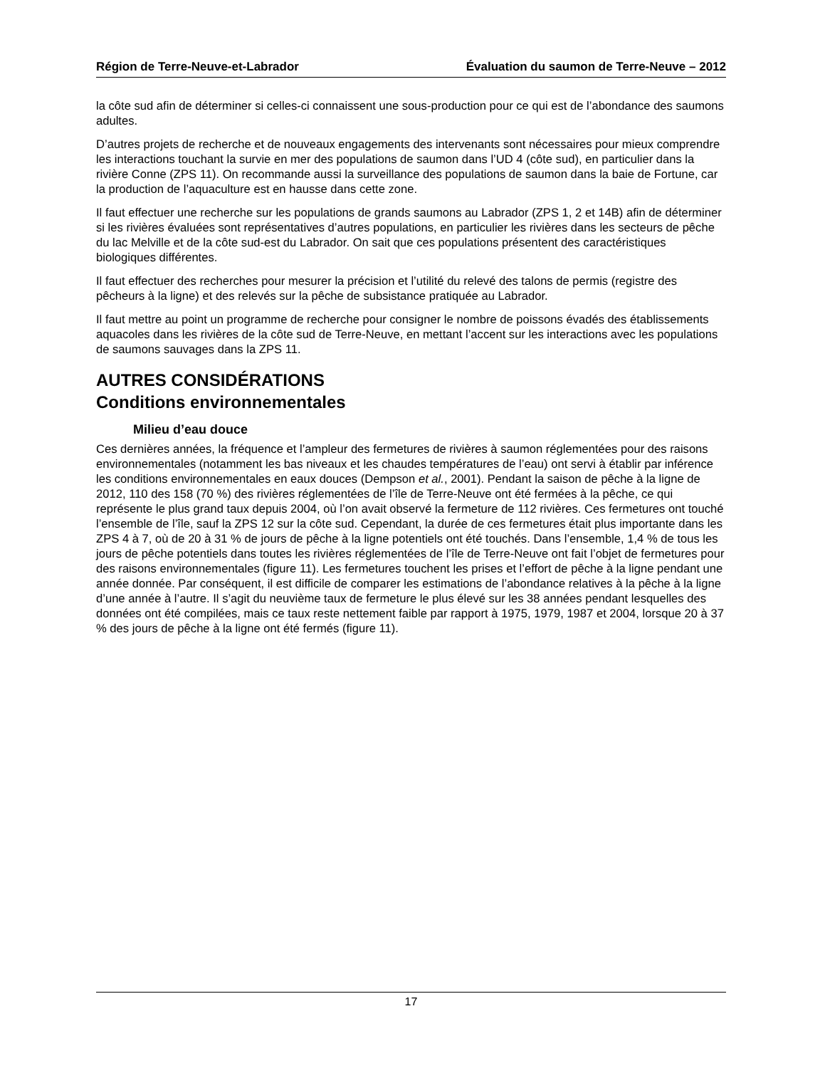Région de Terre-Neuve-et-Labrador Évaluation du saumon de Terre-Neuve – 2012
la côte sud afin de déterminer si celles-ci connaissent une sous-production pour ce qui est de l’abondance des saumons adultes.
D’autres projets de recherche et de nouveaux engagements des intervenants sont nécessaires pour mieux comprendre les interactions touchant la survie en mer des populations de saumon dans l’UD 4 (côte sud), en particulier dans la rivière Conne (ZPS 11). On recommande aussi la surveillance des populations de saumon dans la baie de Fortune, car la production de l’aquaculture est en hausse dans cette zone.
Il faut effectuer une recherche sur les populations de grands saumons au Labrador (ZPS 1, 2 et 14B) afin de déterminer si les rivières évaluées sont représentatives d’autres populations, en particulier les rivières dans les secteurs de pêche du lac Melville et de la côte sud-est du Labrador. On sait que ces populations présentent des caractéristiques biologiques différentes.
Il faut effectuer des recherches pour mesurer la précision et l’utilité du relevé des talons de permis (registre des pêcheurs à la ligne) et des relevés sur la pêche de subsistance pratiquée au Labrador.
Il faut mettre au point un programme de recherche pour consigner le nombre de poissons évadés des établissements aquacoles dans les rivières de la côte sud de Terre-Neuve, en mettant l’accent sur les interactions avec les populations de saumons sauvages dans la ZPS 11.
AUTRES CONSIDÉRATIONS
Conditions environnementales
Milieu d’eau douce
Ces dernières années, la fréquence et l’ampleur des fermetures de rivières à saumon réglementées pour des raisons environnementales (notamment les bas niveaux et les chaudes températures de l’eau) ont servi à établir par inférence les conditions environnementales en eaux douces (Dempson et al., 2001). Pendant la saison de pêche à la ligne de 2012, 110 des 158 (70 %) des rivières réglementées de l’île de Terre-Neuve ont été fermées à la pêche, ce qui représente le plus grand taux depuis 2004, où l’on avait observé la fermeture de 112 rivières. Ces fermetures ont touché l’ensemble de l’île, sauf la ZPS 12 sur la côte sud. Cependant, la durée de ces fermetures était plus importante dans les ZPS 4 à 7, où de 20 à 31 % de jours de pêche à la ligne potentiels ont été touchés. Dans l’ensemble, 1,4 % de tous les jours de pêche potentiels dans toutes les rivières réglementées de l’île de Terre-Neuve ont fait l’objet de fermetures pour des raisons environnementales (figure 11). Les fermetures touchent les prises et l’effort de pêche à la ligne pendant une année donnée. Par conséquent, il est difficile de comparer les estimations de l’abondance relatives à la pêche à la ligne d’une année à l’autre. Il s’agit du neuvième taux de fermeture le plus élevé sur les 38 années pendant lesquelles des données ont été compilées, mais ce taux reste nettement faible par rapport à 1975, 1979, 1987 et 2004, lorsque 20 à 37 % des jours de pêche à la ligne ont été fermés (figure 11).
17